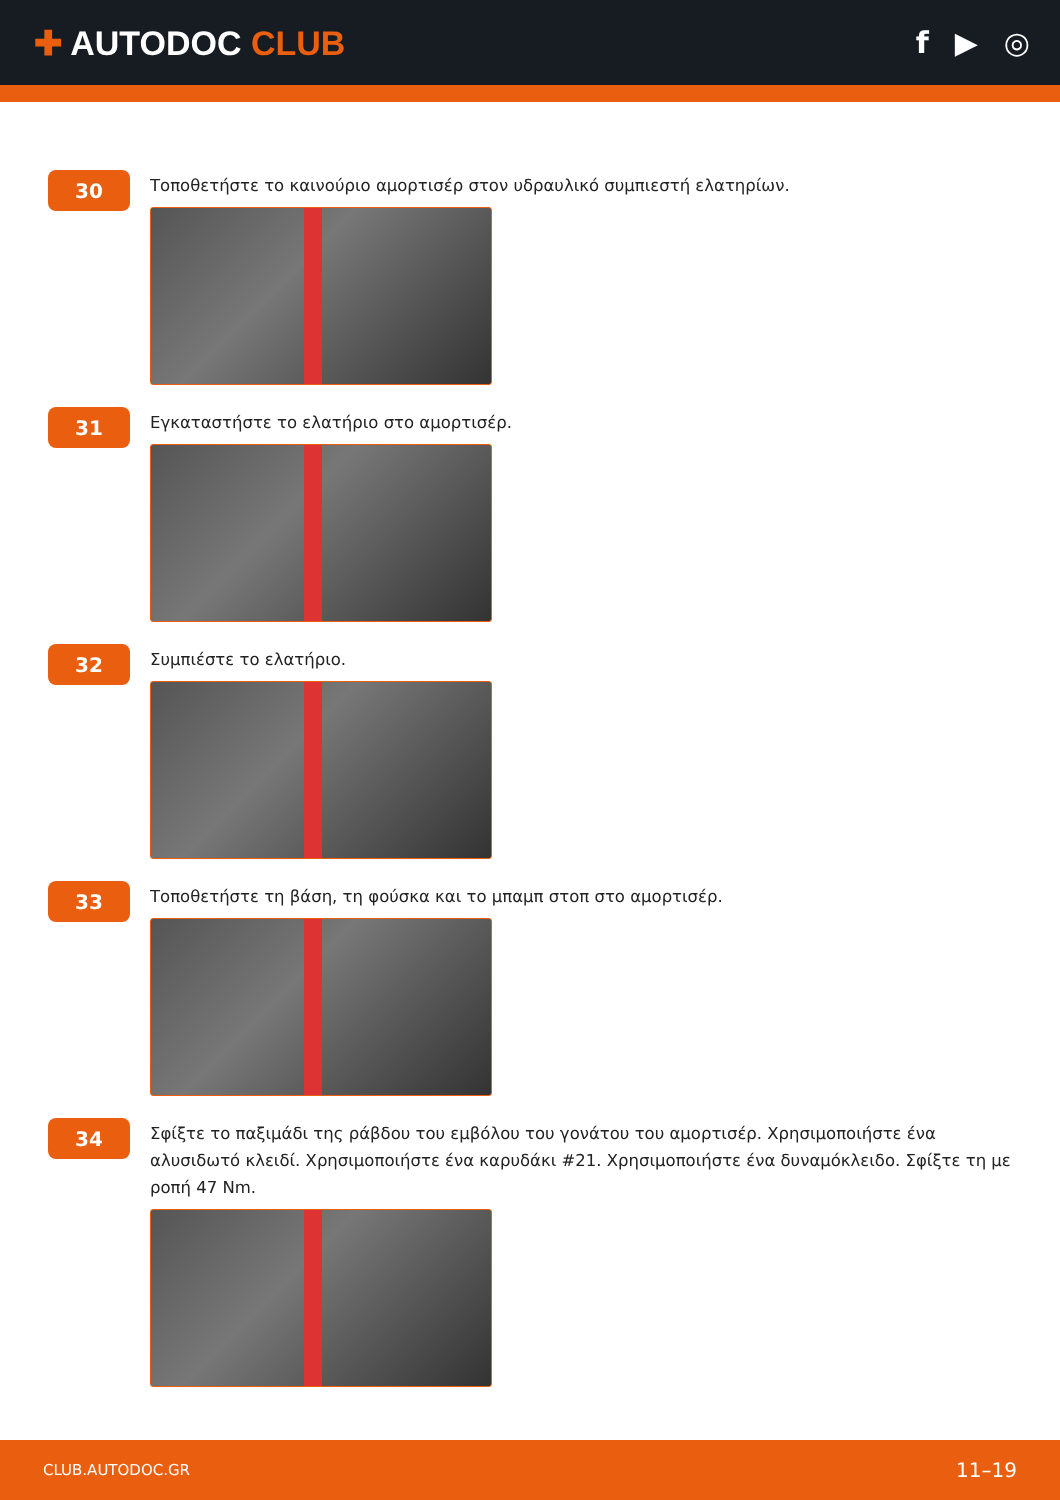✚ AUTODOC CLUB f ▶ ◎
30
Τοποθετήστε το καινούριο αμορτισέρ στον υδραυλικό συμπιεστή ελατηρίων.
31
Εγκαταστήστε το ελατήριο στο αμορτισέρ.
32
Συμπιέστε το ελατήριο.
33
Τοποθετήστε τη βάση, τη φούσκα και το μπαμπ στοπ στο αμορτισέρ.
34
Σφίξτε το παξιμάδι της ράβδου του εμβόλου του γονάτου του αμορτισέρ. Χρησιμοποιήστε ένα αλυσιδωτό κλειδί. Χρησιμοποιήστε ένα καρυδάκι #21. Χρησιμοποιήστε ένα δυναμόκλειδο. Σφίξτε τη με ροπή 47 Nm.
CLUB.AUTODOC.GR 11–19